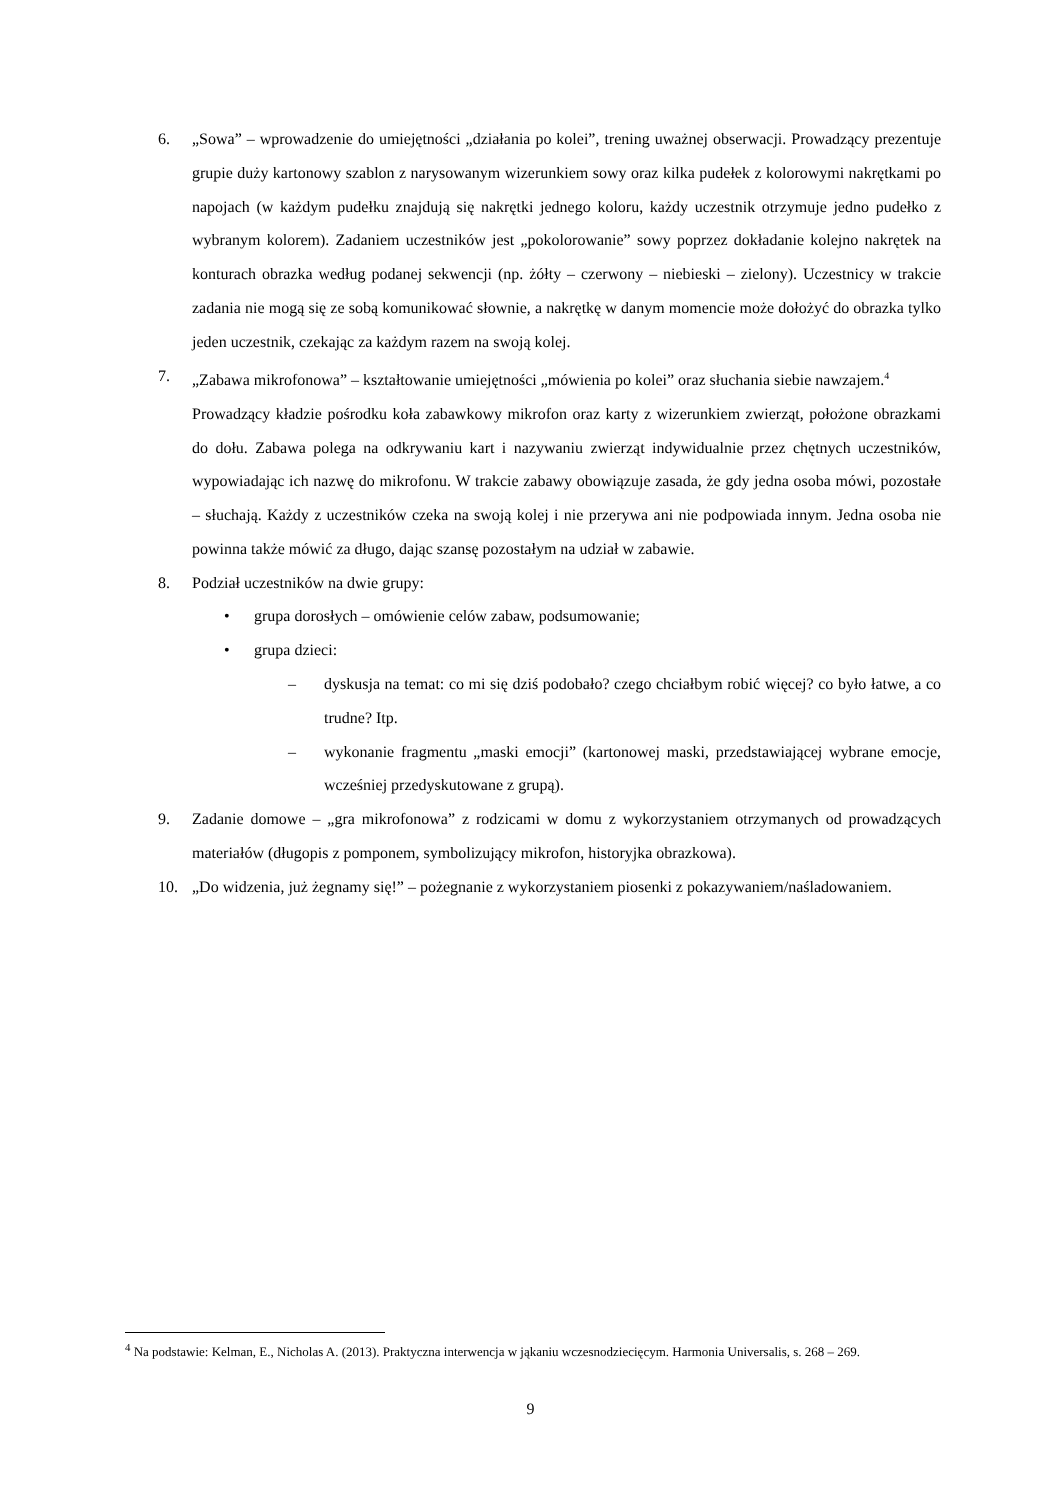6. „Sowa” – wprowadzenie do umiejętności „działania po kolei”, trening uważnej obserwacji. Prowadzący prezentuje grupie duży kartonowy szablon z narysowanym wizerunkiem sowy oraz kilka pudełek z kolorowymi nakrętkami po napojach (w każdym pudełku znajdują się nakrętki jednego koloru, każdy uczestnik otrzymuje jedno pudełko z wybranym kolorem). Zadaniem uczestników jest „pokolorowanie” sowy poprzez dokładanie kolejno nakrętek na konturach obrazka według podanej sekwencji (np. żółty – czerwony – niebieski – zielony). Uczestnicy w trakcie zadania nie mogą się ze sobą komunikować słownie, a nakrętkę w danym momencie może dołożyć do obrazka tylko jeden uczestnik, czekając za każdym razem na swoją kolej.
7. „Zabawa mikrofonowa” – kształtowanie umiejętności „mówienia po kolei” oraz słuchania siebie nawzajem.<sup>4</sup>
Prowadzący kładzie pośrodku koła zabawkowy mikrofon oraz karty z wizerunkiem zwierząt, położone obrazkami do dołu. Zabawa polega na odkrywaniu kart i nazywaniu zwierząt indywidualnie przez chętnych uczestników, wypowiadając ich nazwę do mikrofonu. W trakcie zabawy obowiązuje zasada, że gdy jedna osoba mówi, pozostałe – słuchają. Każdy z uczestników czeka na swoją kolej i nie przerywa ani nie podpowiada innym. Jedna osoba nie powinna także mówić za długo, dając szansę pozostałym na udział w zabawie.
8. Podział uczestników na dwie grupy:
• grupa dorosłych – omówienie celów zabaw, podsumowanie;
• grupa dzieci:
– dyskusja na temat: co mi się dziś podobało? czego chciałbym robić więcej? co było łatwe, a co trudne? Itp.
– wykonanie fragmentu „maski emocji” (kartonowej maski, przedstawiającej wybrane emocje, wcześniej przedyskutowane z grupą).
9. Zadanie domowe – „gra mikrofonowa” z rodzicami w domu z wykorzystaniem otrzymanych od prowadzących materiałów (długopis z pomponem, symbolizujący mikrofon, historyjka obrazkowa).
10. „Do widzenia, już żegnamy się!” – pożegnanie z wykorzystaniem piosenki z pokazywaniem/naśladowaniem.
<sup>4</sup> Na podstawie: Kelman, E., Nicholas A. (2013). Praktyczna interwencja w jąkaniu wczesnodziecięcym. Harmonia Universalis, s. 268 – 269.
9